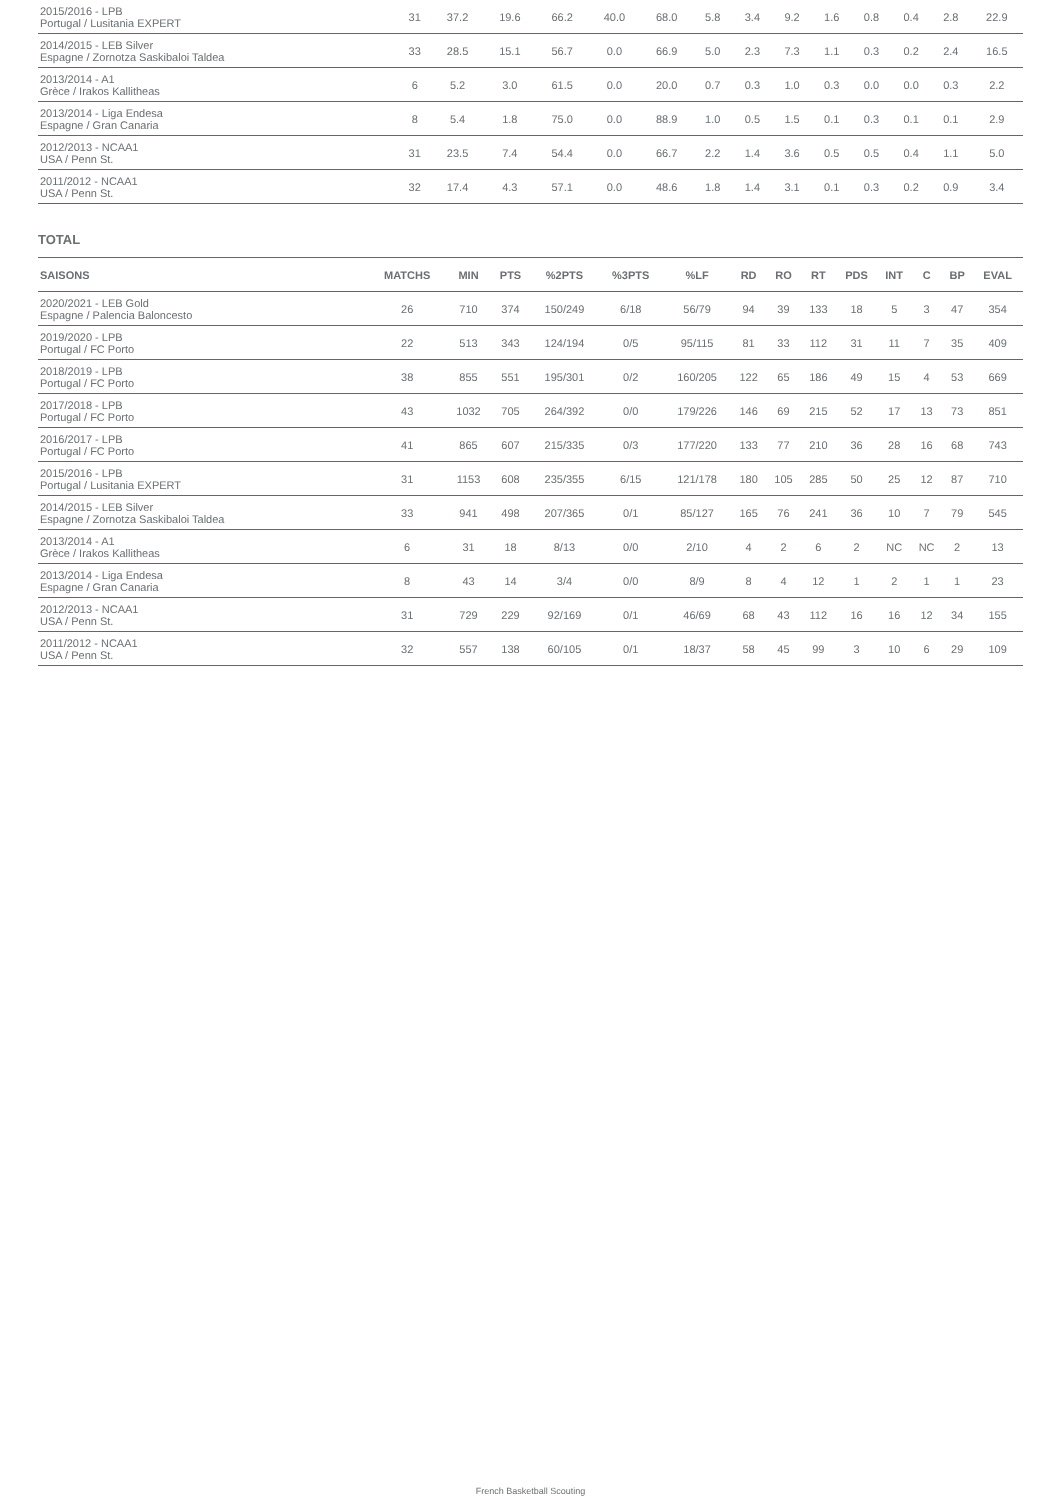| 2015/2016 - LPB Portugal / Lusitania EXPERT | 31 | 37.2 | 19.6 | 66.2 | 40.0 | 68.0 | 5.8 | 3.4 | 9.2 | 1.6 | 0.8 | 0.4 | 2.8 | 22.9 |
| 2014/2015 - LEB Silver Espagne / Zornotza Saskibaloi Taldea | 33 | 28.5 | 15.1 | 56.7 | 0.0 | 66.9 | 5.0 | 2.3 | 7.3 | 1.1 | 0.3 | 0.2 | 2.4 | 16.5 |
| 2013/2014 - A1 Grèce / Irakos Kallitheas | 6 | 5.2 | 3.0 | 61.5 | 0.0 | 20.0 | 0.7 | 0.3 | 1.0 | 0.3 | 0.0 | 0.0 | 0.3 | 2.2 |
| 2013/2014 - Liga Endesa Espagne / Gran Canaria | 8 | 5.4 | 1.8 | 75.0 | 0.0 | 88.9 | 1.0 | 0.5 | 1.5 | 0.1 | 0.3 | 0.1 | 0.1 | 2.9 |
| 2012/2013 - NCAA1 USA / Penn St. | 31 | 23.5 | 7.4 | 54.4 | 0.0 | 66.7 | 2.2 | 1.4 | 3.6 | 0.5 | 0.5 | 0.4 | 1.1 | 5.0 |
| 2011/2012 - NCAA1 USA / Penn St. | 32 | 17.4 | 4.3 | 57.1 | 0.0 | 48.6 | 1.8 | 1.4 | 3.1 | 0.1 | 0.3 | 0.2 | 0.9 | 3.4 |
TOTAL
| SAISONS | MATCHS | MIN | PTS | %2PTS | %3PTS | %LF | RD | RO | RT | PDS | INT | C | BP | EVAL |
| --- | --- | --- | --- | --- | --- | --- | --- | --- | --- | --- | --- | --- | --- | --- |
| 2020/2021 - LEB Gold Espagne / Palencia Baloncesto | 26 | 710 | 374 | 150/249 | 6/18 | 56/79 | 94 | 39 | 133 | 18 | 5 | 3 | 47 | 354 |
| 2019/2020 - LPB Portugal / FC Porto | 22 | 513 | 343 | 124/194 | 0/5 | 95/115 | 81 | 33 | 112 | 31 | 11 | 7 | 35 | 409 |
| 2018/2019 - LPB Portugal / FC Porto | 38 | 855 | 551 | 195/301 | 0/2 | 160/205 | 122 | 65 | 186 | 49 | 15 | 4 | 53 | 669 |
| 2017/2018 - LPB Portugal / FC Porto | 43 | 1032 | 705 | 264/392 | 0/0 | 179/226 | 146 | 69 | 215 | 52 | 17 | 13 | 73 | 851 |
| 2016/2017 - LPB Portugal / FC Porto | 41 | 865 | 607 | 215/335 | 0/3 | 177/220 | 133 | 77 | 210 | 36 | 28 | 16 | 68 | 743 |
| 2015/2016 - LPB Portugal / Lusitania EXPERT | 31 | 1153 | 608 | 235/355 | 6/15 | 121/178 | 180 | 105 | 285 | 50 | 25 | 12 | 87 | 710 |
| 2014/2015 - LEB Silver Espagne / Zornotza Saskibaloi Taldea | 33 | 941 | 498 | 207/365 | 0/1 | 85/127 | 165 | 76 | 241 | 36 | 10 | 7 | 79 | 545 |
| 2013/2014 - A1 Grèce / Irakos Kallitheas | 6 | 31 | 18 | 8/13 | 0/0 | 2/10 | 4 | 2 | 6 | 2 | NC | NC | 2 | 13 |
| 2013/2014 - Liga Endesa Espagne / Gran Canaria | 8 | 43 | 14 | 3/4 | 0/0 | 8/9 | 8 | 4 | 12 | 1 | 2 | 1 | 1 | 23 |
| 2012/2013 - NCAA1 USA / Penn St. | 31 | 729 | 229 | 92/169 | 0/1 | 46/69 | 68 | 43 | 112 | 16 | 16 | 12 | 34 | 155 |
| 2011/2012 - NCAA1 USA / Penn St. | 32 | 557 | 138 | 60/105 | 0/1 | 18/37 | 58 | 45 | 99 | 3 | 10 | 6 | 29 | 109 |
French Basketball Scouting